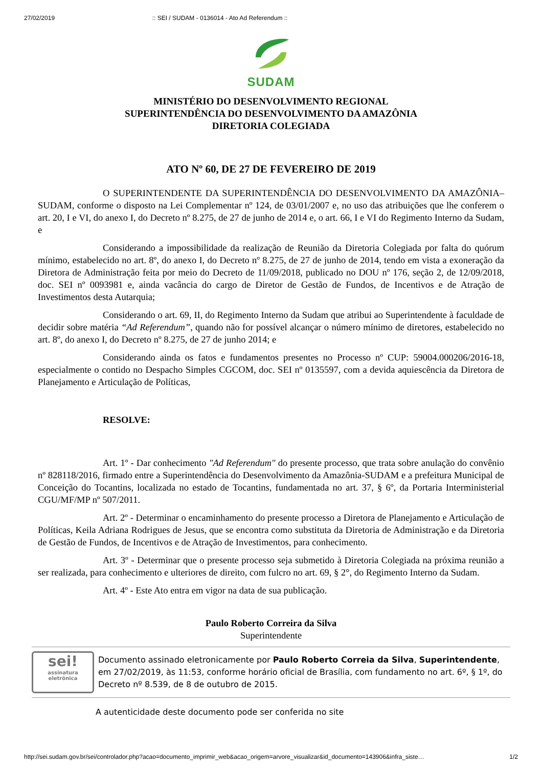27/02/2019:: SEI / SUDAM - 0136014 - Ato Ad Referendum ::
SUDAM
MINISTÉRIO DO DESENVOLVIMENTO REGIONAL
SUPERINTENDÊNCIA DO DESENVOLVIMENTO DA AMAZÔNIA
DIRETORIA COLEGIADA
ATO Nº 60, DE 27 DE FEVEREIRO DE 2019
O SUPERINTENDENTE DA SUPERINTENDÊNCIA DO DESENVOLVIMENTO DA AMAZÔNIA–SUDAM, conforme o disposto na Lei Complementar nº 124, de 03/01/2007 e, no uso das atribuições que lhe conferem o art. 20, I e VI, do anexo I, do Decreto nº 8.275, de 27 de junho de 2014 e, o art. 66, I e VI do Regimento Interno da Sudam, e
Considerando a impossibilidade da realização de Reunião da Diretoria Colegiada por falta do quórum mínimo, estabelecido no art. 8º, do anexo I, do Decreto nº 8.275, de 27 de junho de 2014, tendo em vista a exoneração da Diretora de Administração feita por meio do Decreto de 11/09/2018, publicado no DOU nº 176, seção 2, de 12/09/2018, doc. SEI nº 0093981 e, ainda vacância do cargo de Diretor de Gestão de Fundos, de Incentivos e de Atração de Investimentos desta Autarquia;
Considerando o art. 69, II, do Regimento Interno da Sudam que atribui ao Superintendente à faculdade de decidir sobre matéria “Ad Referendum”, quando não for possível alcançar o número mínimo de diretores, estabelecido no art. 8º, do anexo I, do Decreto nº 8.275, de 27 de junho 2014; e
Considerando ainda os fatos e fundamentos presentes no Processo nº CUP: 59004.000206/2016-18, especialmente o contido no Despacho Simples CGCOM, doc. SEI nº 0135597, com a devida aquiescência da Diretora de Planejamento e Articulação de Políticas,
RESOLVE:
Art. 1º - Dar conhecimento "Ad Referendum" do presente processo, que trata sobre anulação do convênio nº 828118/2016, firmado entre a Superintendência do Desenvolvimento da Amazônia-SUDAM e a prefeitura Municipal de Conceição do Tocantins, localizada no estado de Tocantins, fundamentada no art. 37, § 6º, da Portaria Interministerial CGU/MF/MP nº 507/2011.
Art. 2º - Determinar o encaminhamento do presente processo a Diretora de Planejamento e Articulação de Políticas, Keila Adriana Rodrigues de Jesus, que se encontra como substituta da Diretoria de Administração e da Diretoria de Gestão de Fundos, de Incentivos e de Atração de Investimentos, para conhecimento.
Art. 3º - Determinar que o presente processo seja submetido à Diretoria Colegiada na próxima reunião a ser realizada, para conhecimento e ulteriores de direito, com fulcro no art. 69, § 2°, do Regimento Interno da Sudam.
Art. 4º - Este Ato entra em vigor na data de sua publicação.
Paulo Roberto Correira da Silva
Superintendente
sei!
assinatura
eletrônica
Documento assinado eletronicamente por Paulo Roberto Correia da Silva, Superintendente, em 27/02/2019, às 11:53, conforme horário oficial de Brasília, com fundamento no art. 6º, § 1º, do Decreto nº 8.539, de 8 de outubro de 2015.
A autenticidade deste documento pode ser conferida no site
http://sei.sudam.gov.br/sei/controlador.php?acao=documento_imprimir_web&acao_origem=arvore_visualizar&id_documento=143906&infra_siste… 1/2